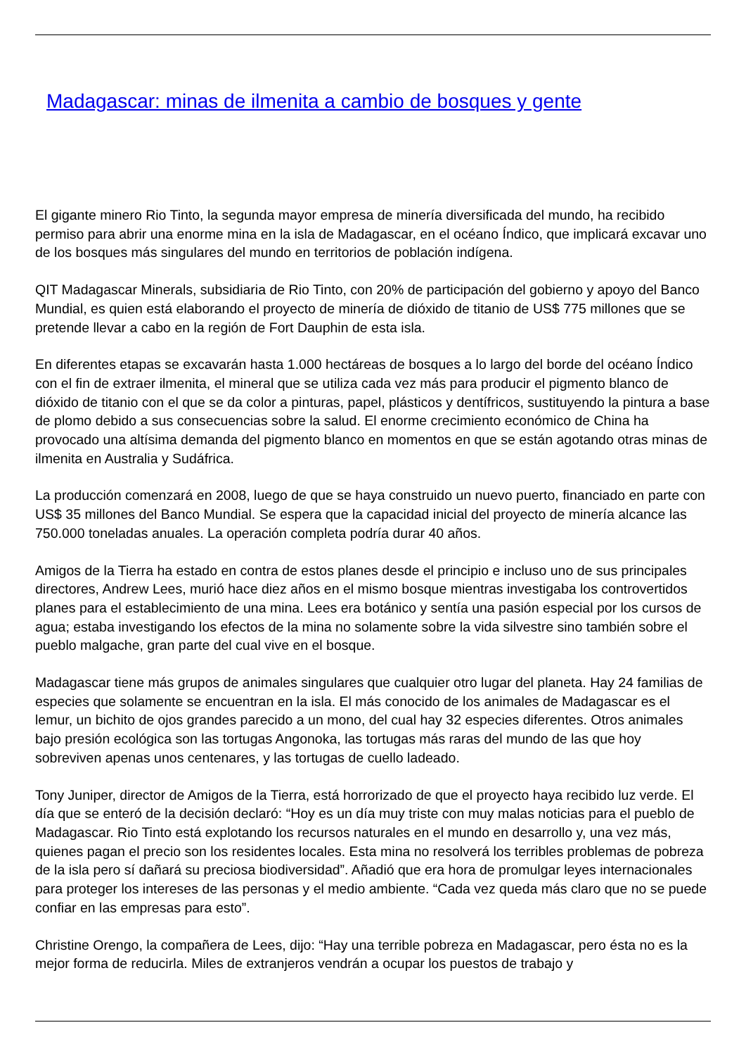Madagascar: minas de ilmenita a cambio de bosques y gente
El gigante minero Rio Tinto, la segunda mayor empresa de minería diversificada del mundo, ha recibido permiso para abrir una enorme mina en la isla de Madagascar, en el océano Índico, que implicará excavar uno de los bosques más singulares del mundo en territorios de población indígena.
QIT Madagascar Minerals, subsidiaria de Rio Tinto, con 20% de participación del gobierno y apoyo del Banco Mundial, es quien está elaborando el proyecto de minería de dióxido de titanio de US$ 775 millones que se pretende llevar a cabo en la región de Fort Dauphin de esta isla.
En diferentes etapas se excavarán hasta 1.000 hectáreas de bosques a lo largo del borde del océano Índico con el fin de extraer ilmenita, el mineral que se utiliza cada vez más para producir el pigmento blanco de dióxido de titanio con el que se da color a pinturas, papel, plásticos y dentífricos, sustituyendo la pintura a base de plomo debido a sus consecuencias sobre la salud. El enorme crecimiento económico de China ha provocado una altísima demanda del pigmento blanco en momentos en que se están agotando otras minas de ilmenita en Australia y Sudáfrica.
La producción comenzará en 2008, luego de que se haya construido un nuevo puerto, financiado en parte con US$ 35 millones del Banco Mundial. Se espera que la capacidad inicial del proyecto de minería alcance las 750.000 toneladas anuales. La operación completa podría durar 40 años.
Amigos de la Tierra ha estado en contra de estos planes desde el principio e incluso uno de sus principales directores, Andrew Lees, murió hace diez años en el mismo bosque mientras investigaba los controvertidos planes para el establecimiento de una mina. Lees era botánico y sentía una pasión especial por los cursos de agua; estaba investigando los efectos de la mina no solamente sobre la vida silvestre sino también sobre el pueblo malgache, gran parte del cual vive en el bosque.
Madagascar tiene más grupos de animales singulares que cualquier otro lugar del planeta. Hay 24 familias de especies que solamente se encuentran en la isla. El más conocido de los animales de Madagascar es el lemur, un bichito de ojos grandes parecido a un mono, del cual hay 32 especies diferentes. Otros animales bajo presión ecológica son las tortugas Angonoka, las tortugas más raras del mundo de las que hoy sobreviven apenas unos centenares, y las tortugas de cuello ladeado.
Tony Juniper, director de Amigos de la Tierra, está horrorizado de que el proyecto haya recibido luz verde. El día que se enteró de la decisión declaró: “Hoy es un día muy triste con muy malas noticias para el pueblo de Madagascar. Rio Tinto está explotando los recursos naturales en el mundo en desarrollo y, una vez más, quienes pagan el precio son los residentes locales. Esta mina no resolverá los terribles problemas de pobreza de la isla pero sí dañará su preciosa biodiversidad”. Añadió que era hora de promulgar leyes internacionales para proteger los intereses de las personas y el medio ambiente. “Cada vez queda más claro que no se puede confiar en las empresas para esto”.
Christine Orengo, la compañera de Lees, dijo: “Hay una terrible pobreza en Madagascar, pero ésta no es la mejor forma de reducirla. Miles de extranjeros vendrán a ocupar los puestos de trabajo y